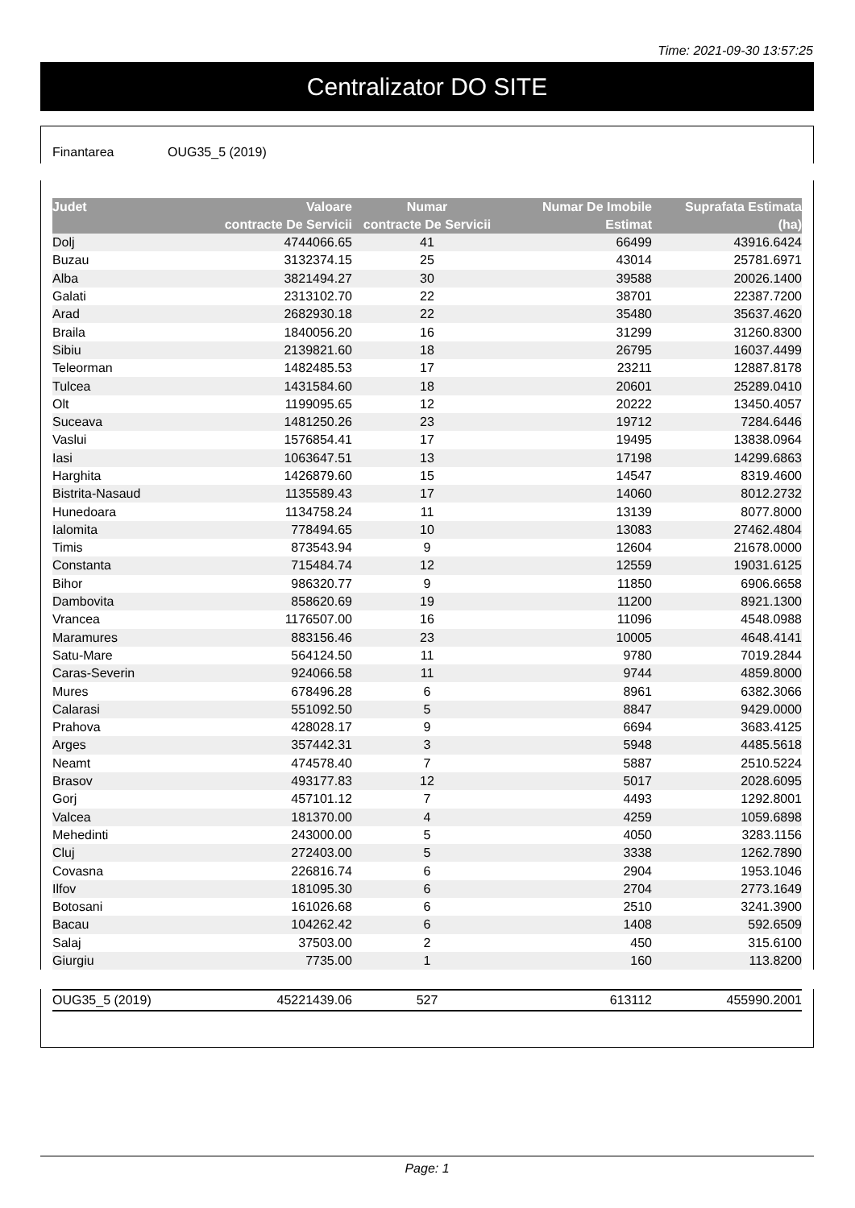Time: 2021-09-30 13:57:25
Centralizator DO SITE
Finantarea OUG35_5 (2019)
| Judet | Valoare contracte De Servicii | Numar contracte De Servicii | Numar De Imobile Estimat | Suprafata Estimata (ha) |
| --- | --- | --- | --- | --- |
| Dolj | 4744066.65 | 41 | 66499 | 43916.6424 |
| Buzau | 3132374.15 | 25 | 43014 | 25781.6971 |
| Alba | 3821494.27 | 30 | 39588 | 20026.1400 |
| Galati | 2313102.70 | 22 | 38701 | 22387.7200 |
| Arad | 2682930.18 | 22 | 35480 | 35637.4620 |
| Braila | 1840056.20 | 16 | 31299 | 31260.8300 |
| Sibiu | 2139821.60 | 18 | 26795 | 16037.4499 |
| Teleorman | 1482485.53 | 17 | 23211 | 12887.8178 |
| Tulcea | 1431584.60 | 18 | 20601 | 25289.0410 |
| Olt | 1199095.65 | 12 | 20222 | 13450.4057 |
| Suceava | 1481250.26 | 23 | 19712 | 7284.6446 |
| Vaslui | 1576854.41 | 17 | 19495 | 13838.0964 |
| Iasi | 1063647.51 | 13 | 17198 | 14299.6863 |
| Harghita | 1426879.60 | 15 | 14547 | 8319.4600 |
| Bistrita-Nasaud | 1135589.43 | 17 | 14060 | 8012.2732 |
| Hunedoara | 1134758.24 | 11 | 13139 | 8077.8000 |
| Ialomita | 778494.65 | 10 | 13083 | 27462.4804 |
| Timis | 873543.94 | 9 | 12604 | 21678.0000 |
| Constanta | 715484.74 | 12 | 12559 | 19031.6125 |
| Bihor | 986320.77 | 9 | 11850 | 6906.6658 |
| Dambovita | 858620.69 | 19 | 11200 | 8921.1300 |
| Vrancea | 1176507.00 | 16 | 11096 | 4548.0988 |
| Maramures | 883156.46 | 23 | 10005 | 4648.4141 |
| Satu-Mare | 564124.50 | 11 | 9780 | 7019.2844 |
| Caras-Severin | 924066.58 | 11 | 9744 | 4859.8000 |
| Mures | 678496.28 | 6 | 8961 | 6382.3066 |
| Calarasi | 551092.50 | 5 | 8847 | 9429.0000 |
| Prahova | 428028.17 | 9 | 6694 | 3683.4125 |
| Arges | 357442.31 | 3 | 5948 | 4485.5618 |
| Neamt | 474578.40 | 7 | 5887 | 2510.5224 |
| Brasov | 493177.83 | 12 | 5017 | 2028.6095 |
| Gorj | 457101.12 | 7 | 4493 | 1292.8001 |
| Valcea | 181370.00 | 4 | 4259 | 1059.6898 |
| Mehedinti | 243000.00 | 5 | 4050 | 3283.1156 |
| Cluj | 272403.00 | 5 | 3338 | 1262.7890 |
| Covasna | 226816.74 | 6 | 2904 | 1953.1046 |
| Ilfov | 181095.30 | 6 | 2704 | 2773.1649 |
| Botosani | 161026.68 | 6 | 2510 | 3241.3900 |
| Bacau | 104262.42 | 6 | 1408 | 592.6509 |
| Salaj | 37503.00 | 2 | 450 | 315.6100 |
| Giurgiu | 7735.00 | 1 | 160 | 113.8200 |
| OUG35_5 (2019) | 45221439.06 | 527 | 613112 | 455990.2001 |
Page: 1